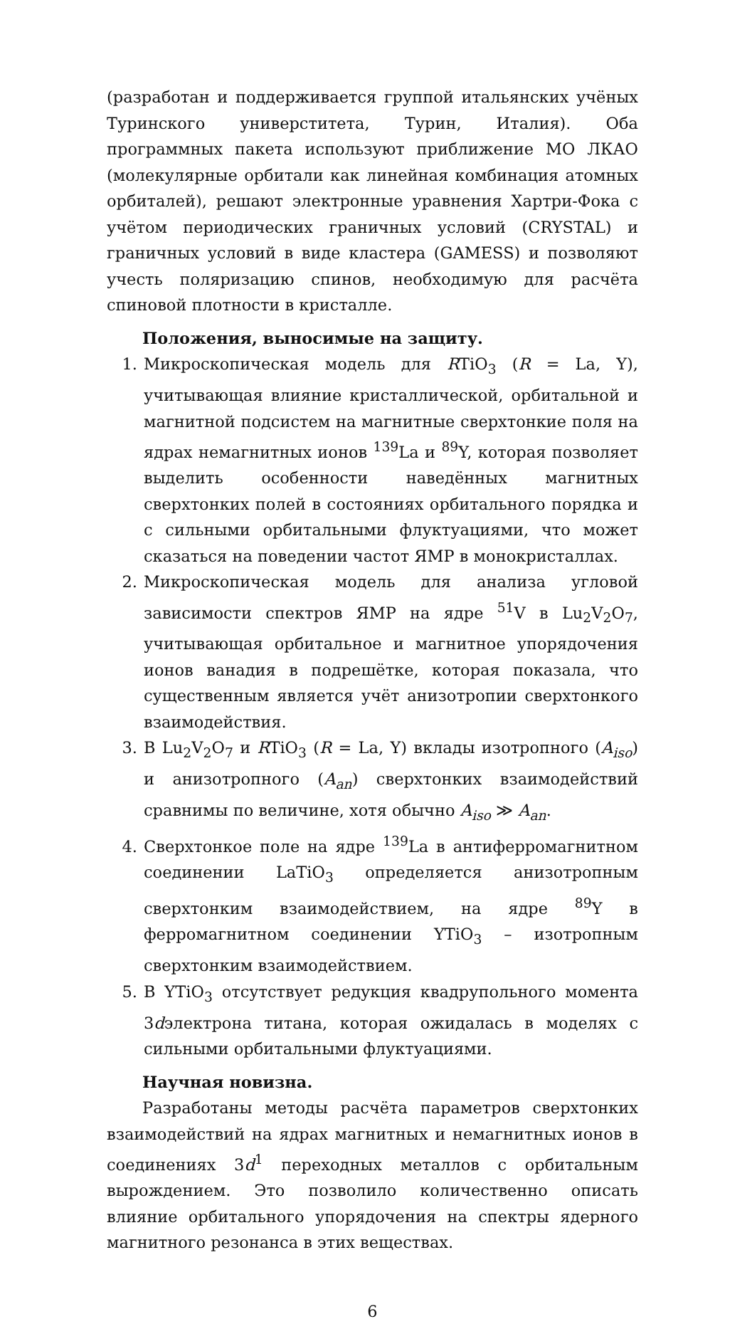(разработан и поддерживается группой итальянских учёных Туринского универститета, Турин, Италия). Оба программных пакета используют приближение МО ЛКАО (молекулярные орбитали как линейная комбинация атомных орбиталей), решают электронные уравнения Хартри-Фока с учётом периодических граничных условий (CRYSTAL) и граничных условий в виде кластера (GAMESS) и позволяют учесть поляризацию спинов, необходимую для расчёта спиновой плотности в кристалле.
Положения, выносимые на защиту.
1. Микроскопическая модель для RTiO<sub>3</sub> (R = La, Y), учитывающая влияние кристаллической, орбитальной и магнитной подсистем на магнитные сверхтонкие поля на ядрах немагнитных ионов <sup>139</sup>La и <sup>89</sup>Y, которая позволяет выделить особенности наведённых магнитных сверхтонких полей в состояниях орбитального порядка и с сильными орбитальными флуктуациями, что может сказаться на поведении частот ЯМР в монокристаллах.
2. Микроскопическая модель для анализа угловой зависимости спектров ЯМР на ядре <sup>51</sup>V в Lu<sub>2</sub>V<sub>2</sub>O<sub>7</sub>, учитывающая орбитальное и магнитное упорядочения ионов ванадия в подрешётке, которая показала, что существенным является учёт анизотропии сверхтонкого взаимодействия.
3. В Lu<sub>2</sub>V<sub>2</sub>O<sub>7</sub> и RTiO<sub>3</sub> (R = La, Y) вклады изотропного (A<sub>iso</sub>) и анизотропного (A<sub>an</sub>) сверхтонких взаимодействий сравнимы по величине, хотя обычно A<sub>iso</sub> ≫ A<sub>an</sub>.
4. Сверхтонкое поле на ядре <sup>139</sup>La в антиферромагнитном соединении LaTiO<sub>3</sub> определяется анизотропным сверхтонким взаимодействием, на ядре <sup>89</sup>Y в ферромагнитном соединении YTiO<sub>3</sub> – изотропным сверхтонким взаимодействием.
5. В YTiO<sub>3</sub> отсутствует редукция квадрупольного момента 3dэлектрона титана, которая ожидалась в моделях с сильными орбитальными флуктуациями.
Научная новизна.
Разработаны методы расчёта параметров сверхтонких взаимодействий на ядрах магнитных и немагнитных ионов в соединениях 3d<sup>1</sup> переходных металлов с орбитальным вырождением. Это позволило количественно описать влияние орбитального упорядочения на спектры ядерного магнитного резонанса в этих веществах.
6